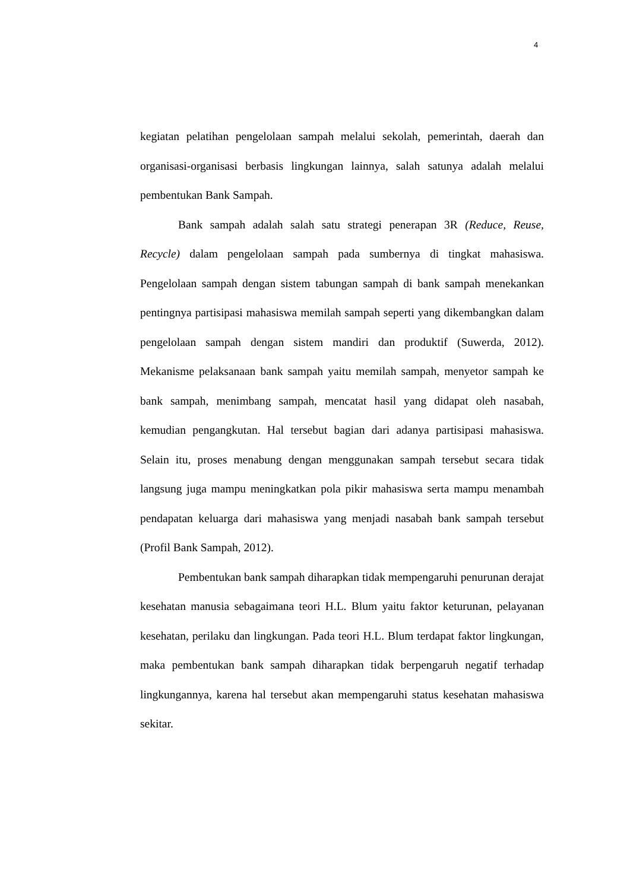4
kegiatan pelatihan pengelolaan sampah melalui sekolah, pemerintah, daerah dan organisasi-organisasi berbasis lingkungan lainnya, salah satunya adalah melalui pembentukan Bank Sampah.
Bank sampah adalah salah satu strategi penerapan 3R (Reduce, Reuse, Recycle) dalam pengelolaan sampah pada sumbernya di tingkat mahasiswa. Pengelolaan sampah dengan sistem tabungan sampah di bank sampah menekankan pentingnya partisipasi mahasiswa memilah sampah seperti yang dikembangkan dalam pengelolaan sampah dengan sistem mandiri dan produktif (Suwerda, 2012). Mekanisme pelaksanaan bank sampah yaitu memilah sampah, menyetor sampah ke bank sampah, menimbang sampah, mencatat hasil yang didapat oleh nasabah, kemudian pengangkutan. Hal tersebut bagian dari adanya partisipasi mahasiswa. Selain itu, proses menabung dengan menggunakan sampah tersebut secara tidak langsung juga mampu meningkatkan pola pikir mahasiswa serta mampu menambah pendapatan keluarga dari mahasiswa yang menjadi nasabah bank sampah tersebut (Profil Bank Sampah, 2012).
Pembentukan bank sampah diharapkan tidak mempengaruhi penurunan derajat kesehatan manusia sebagaimana teori H.L. Blum yaitu faktor keturunan, pelayanan kesehatan, perilaku dan lingkungan. Pada teori H.L. Blum terdapat faktor lingkungan, maka pembentukan bank sampah diharapkan tidak berpengaruh negatif terhadap lingkungannya, karena hal tersebut akan mempengaruhi status kesehatan mahasiswa sekitar.